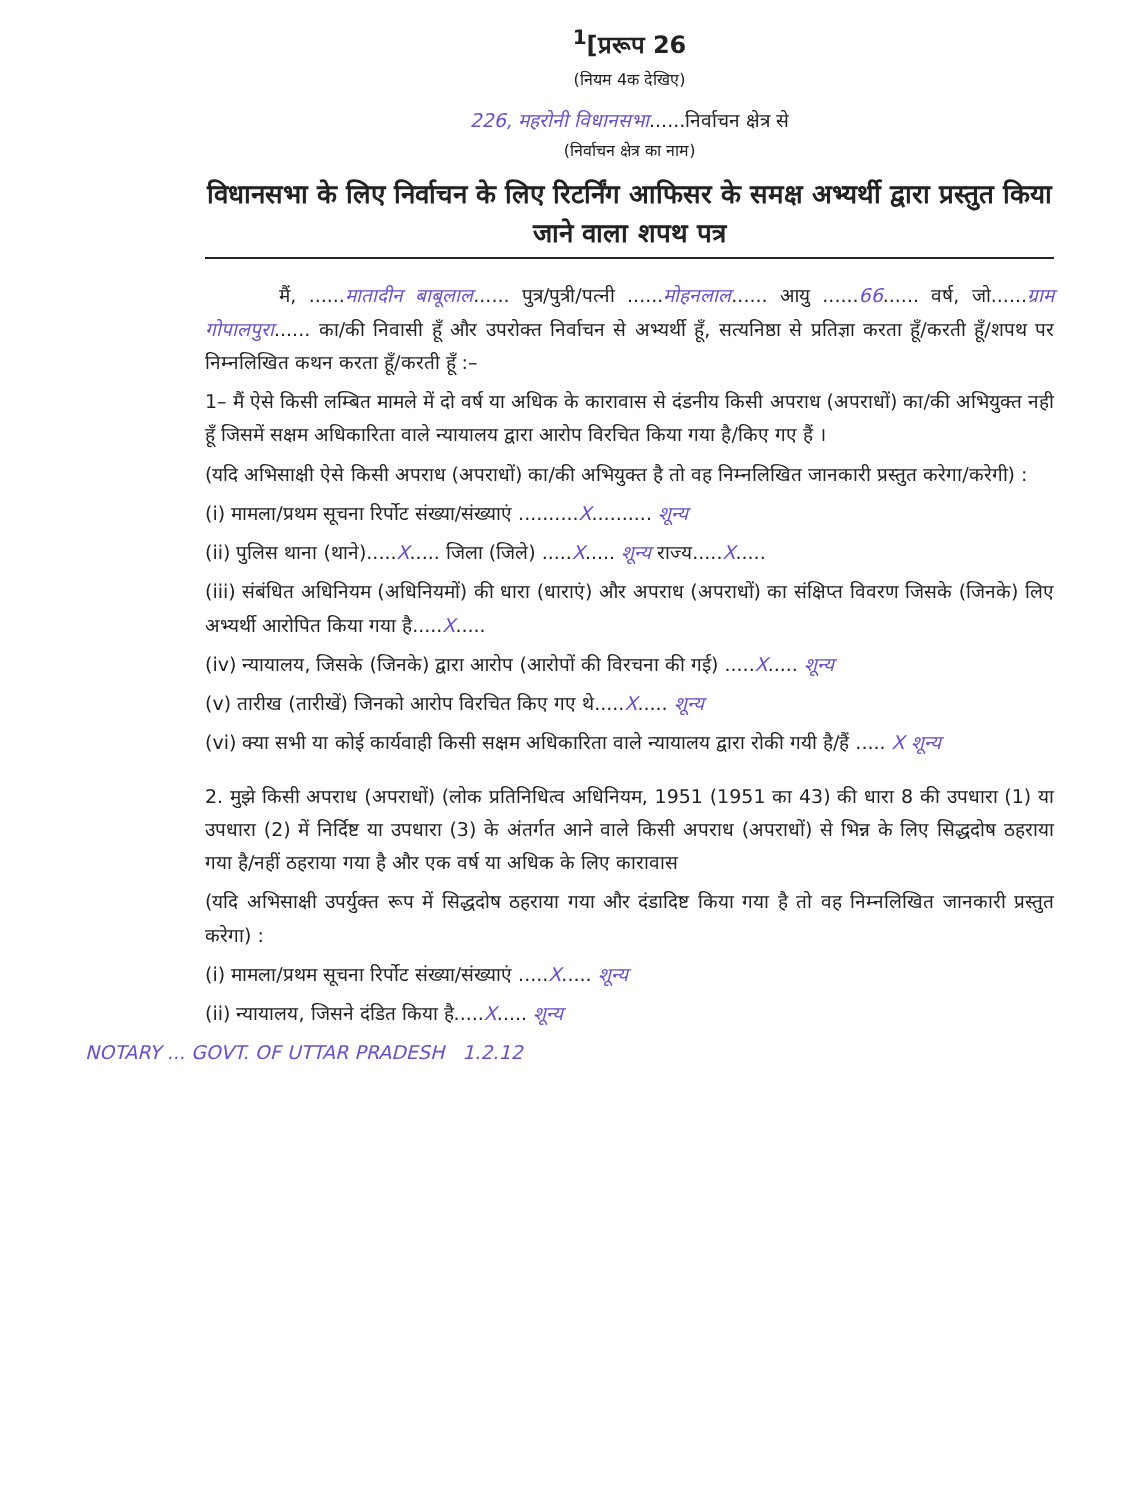<sup>1</sup> [प्ररूप 26
(नियम 4क देखिए)
226, महरोनी विधानसभा......निर्वाचन क्षेत्र से
(निर्वाचन क्षेत्र का नाम)
विधानसभा के लिए निर्वाचन के लिए रिटर्निंग आफिसर के समक्ष अभ्यर्थी द्वारा प्रस्तुत किया जाने वाला शपथ पत्र
मैं, ......मातादीन बाबूलाल...... पुत्र/पुत्री/पत्नी ......मोहनलाल...... आयु ......66...... वर्ष, जो......ग्राम गोपालपुरा...... का/की निवासी हूँ और उपरोक्त निर्वाचन से अभ्यर्थी हूँ, सत्यनिष्ठा से प्रतिज्ञा करता हूँ/करती हूँ/शपथ पर निम्नलिखित कथन करता हूँ/करती हूँ :–
1– मैं ऐसे किसी लम्बित मामले में दो वर्ष या अधिक के कारावास से दंडनीय किसी अपराध (अपराधों) का/की अभियुक्त नही हूँ जिसमें सक्षम अधिकारिता वाले न्यायालय द्वारा आरोप विरचित किया गया है/किए गए हैं ।
(यदि अभिसाक्षी ऐसे किसी अपराध (अपराधों) का/की अभियुक्त है तो वह निम्नलिखित जानकारी प्रस्तुत करेगा/करेगी) :
(i) मामला/प्रथम सूचना रिर्पोट संख्या/संख्याएं ..........X.......... शून्य
(ii) पुलिस थाना (थाने).....X..... जिला (जिले) .....X..... शून्य राज्य.....X.....
(iii) संबंधित अधिनियम (अधिनियमों) की धारा (धाराएं) और अपराध (अपराधों) का संक्षिप्त विवरण जिसके (जिनके) लिए अभ्यर्थी आरोपित किया गया है.....X.....
(iv) न्यायालय, जिसके (जिनके) द्वारा आरोप (आरोपों की विरचना की गई) .....X..... शून्य
(v) तारीख (तारीखें) जिनको आरोप विरचित किए गए थे.....X..... शून्य
(vi) क्या सभी या कोई कार्यवाही किसी सक्षम अधिकारिता वाले न्यायालय द्वारा रोकी गयी है/हैं ..... X शून्य
2. मुझे किसी अपराध (अपराधों) (लोक प्रतिनिधित्व अधिनियम, 1951 (1951 का 43) की धारा 8 की उपधारा (1) या उपधारा (2) में निर्दिष्ट या उपधारा (3) के अंतर्गत आने वाले किसी अपराध (अपराधों) से भिन्न के लिए सिद्धदोष ठहराया गया है/नहीं ठहराया गया है और एक वर्ष या अधिक के लिए कारावास
(यदि अभिसाक्षी उपर्युक्त रूप में सिद्धदोष ठहराया गया और दंडादिष्ट किया गया है तो वह निम्नलिखित जानकारी प्रस्तुत करेगा) :
(i) मामला/प्रथम सूचना रिर्पोट संख्या/संख्याएं .....X..... शून्य
(ii) न्यायालय, जिसने दंडित किया है.....X..... शून्य
NOTARY ... GOVT. OF UTTAR PRADESH 1.2.12